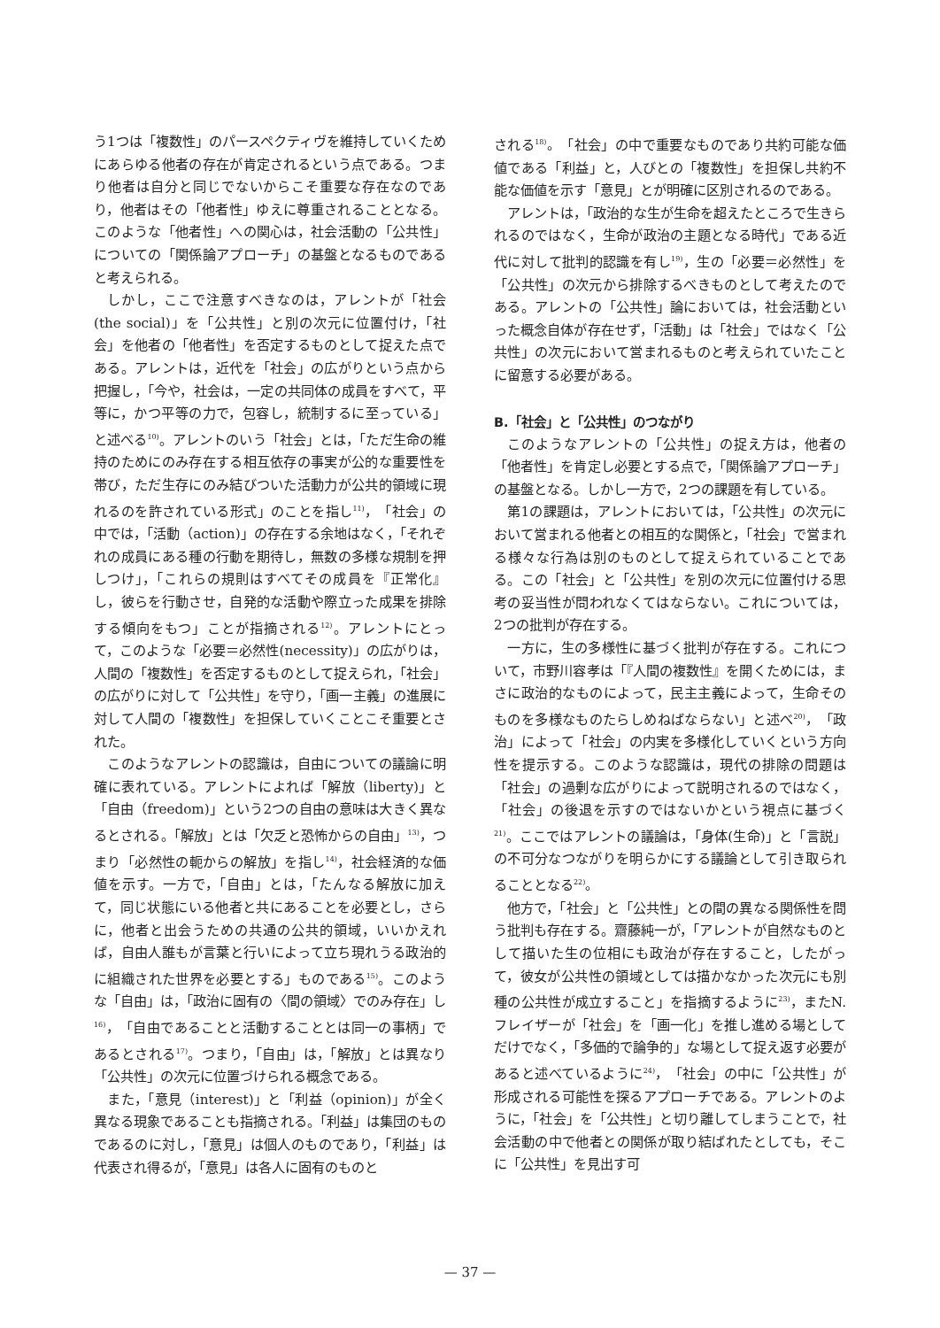う1つは「複数性」のパースペクティヴを維持していくためにあらゆる他者の存在が肯定されるという点である。つまり他者は自分と同じでないからこそ重要な存在なのであり，他者はその「他者性」ゆえに尊重されることとなる。このような「他者性」への関心は，社会活動の「公共性」についての「関係論アプローチ」の基盤となるものであると考えられる。
しかし，ここで注意すべきなのは，アレントが「社会(the social)」を「公共性」と別の次元に位置付け，「社会」を他者の「他者性」を否定するものとして捉えた点である。アレントは，近代を「社会」の広がりという点から把握し，「今や，社会は，一定の共同体の成員をすべて，平等に，かつ平等の力で，包容し，統制するに至っている」と述べる<sup>10)</sup>。アレントのいう「社会」とは，「ただ生命の維持のためにのみ存在する相互依存の事実が公的な重要性を帯び，ただ生存にのみ結びついた活動力が公共的領域に現れるのを許されている形式」のことを指し<sup>11)</sup>，「社会」の中では，「活動（action)」の存在する余地はなく，「それぞれの成員にある種の行動を期待し，無数の多様な規制を押しつけ」，「これらの規則はすべてその成員を『正常化』し，彼らを行動させ，自発的な活動や際立った成果を排除する傾向をもつ」ことが指摘される<sup>12)</sup>。アレントにとって，このような「必要＝必然性(necessity)」の広がりは，人間の「複数性」を否定するものとして捉えられ，「社会」の広がりに対して「公共性」を守り，「画一主義」の進展に対して人間の「複数性」を担保していくことこそ重要とされた。
このようなアレントの認識は，自由についての議論に明確に表れている。アレントによれば「解放（liberty)」と「自由（freedom)」という2つの自由の意味は大きく異なるとされる。「解放」とは「欠乏と恐怖からの自由」<sup>13)</sup>，つまり「必然性の軛からの解放」を指し<sup>14)</sup>，社会経済的な価値を示す。一方で，「自由」とは，「たんなる解放に加えて，同じ状態にいる他者と共にあることを必要とし，さらに，他者と出会うための共通の公共的領域，いいかえれば，自由人誰もが言葉と行いによって立ち現れうる政治的に組織された世界を必要とする」ものである<sup>15)</sup>。このような「自由」は，「政治に固有の〈間の領域〉でのみ存在」し<sup>16)</sup>，「自由であることと活動することとは同一の事柄」であるとされる<sup>17)</sup>。つまり，「自由」は，「解放」とは異なり「公共性」の次元に位置づけられる概念である。
また，「意見（interest)」と「利益（opinion)」が全く異なる現象であることも指摘される。「利益」は集団のものであるのに対し，「意見」は個人のものであり，「利益」は代表され得るが，「意見」は各人に固有のものと
される<sup>18)</sup>。「社会」の中で重要なものであり共約可能な価値である「利益」と，人びとの「複数性」を担保し共約不能な価値を示す「意見」とが明確に区別されるのである。
アレントは，「政治的な生が生命を超えたところで生きられるのではなく，生命が政治の主題となる時代」である近代に対して批判的認識を有し<sup>19)</sup>，生の「必要＝必然性」を「公共性」の次元から排除するべきものとして考えたのである。アレントの「公共性」論においては，社会活動といった概念自体が存在せず，「活動」は「社会」ではなく「公共性」の次元において営まれるものと考えられていたことに留意する必要がある。
B.「社会」と「公共性」のつながり
このようなアレントの「公共性」の捉え方は，他者の「他者性」を肯定し必要とする点で，「関係論アプローチ」の基盤となる。しかし一方で，2つの課題を有している。
第1の課題は，アレントにおいては，「公共性」の次元において営まれる他者との相互的な関係と，「社会」で営まれる様々な行為は別のものとして捉えられていることである。この「社会」と「公共性」を別の次元に位置付ける思考の妥当性が問われなくてはならない。これについては，2つの批判が存在する。
一方に，生の多様性に基づく批判が存在する。これについて，市野川容孝は「『人間の複数性』を開くためには，まさに政治的なものによって，民主主義によって，生命そのものを多様なものたらしめねばならない」と述べ<sup>20)</sup>，「政治」によって「社会」の内実を多様化していくという方向性を提示する。このような認識は，現代の排除の問題は「社会」の過剰な広がりによって説明されるのではなく，「社会」の後退を示すのではないかという視点に基づく<sup>21)</sup>。ここではアレントの議論は，「身体(生命)」と「言説」の不可分なつながりを明らかにする議論として引き取られることとなる<sup>22)</sup>。
他方で，「社会」と「公共性」との間の異なる関係性を問う批判も存在する。齋藤純一が，「アレントが自然なものとして描いた生の位相にも政治が存在すること，したがって，彼女が公共性の領域としては描かなかった次元にも別種の公共性が成立すること」を指摘するように<sup>23)</sup>，またN.フレイザーが「社会」を「画一化」を推し進める場としてだけでなく，「多価的で論争的」な場として捉え返す必要があると述べているように<sup>24)</sup>，「社会」の中に「公共性」が形成される可能性を探るアプローチである。アレントのように，「社会」を「公共性」と切り離してしまうことで，社会活動の中で他者との関係が取り結ばれたとしても，そこに「公共性」を見出す可
— 37 —